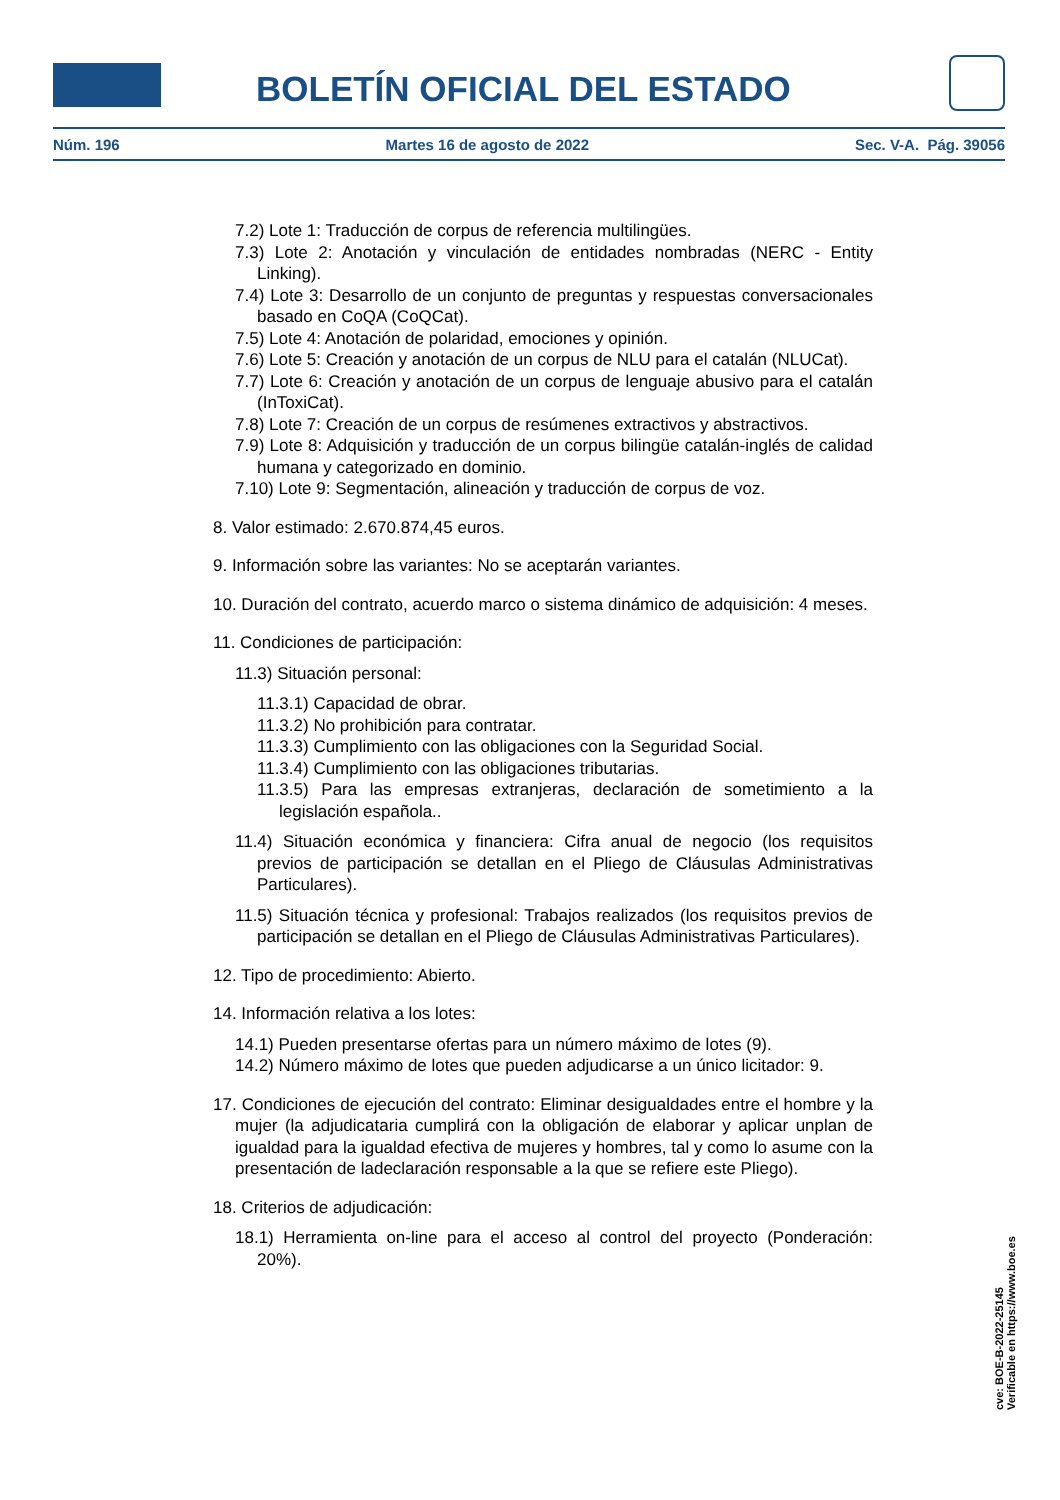BOLETÍN OFICIAL DEL ESTADO
Núm. 196 Martes 16 de agosto de 2022 Sec. V-A. Pág. 39056
7.2) Lote 1: Traducción de corpus de referencia multilingües.
7.3) Lote 2: Anotación y vinculación de entidades nombradas (NERC - Entity Linking).
7.4) Lote 3: Desarrollo de un conjunto de preguntas y respuestas conversacionales basado en CoQA (CoQCat).
7.5) Lote 4: Anotación de polaridad, emociones y opinión.
7.6) Lote 5: Creación y anotación de un corpus de NLU para el catalán (NLUCat).
7.7) Lote 6: Creación y anotación de un corpus de lenguaje abusivo para el catalán (InToxiCat).
7.8) Lote 7: Creación de un corpus de resúmenes extractivos y abstractivos.
7.9) Lote 8: Adquisición y traducción de un corpus bilingüe catalán-inglés de calidad humana y categorizado en dominio.
7.10) Lote 9: Segmentación, alineación y traducción de corpus de voz.
8. Valor estimado: 2.670.874,45 euros.
9. Información sobre las variantes: No se aceptarán variantes.
10. Duración del contrato, acuerdo marco o sistema dinámico de adquisición: 4 meses.
11. Condiciones de participación:
11.3) Situación personal:
11.3.1) Capacidad de obrar.
11.3.2) No prohibición para contratar.
11.3.3) Cumplimiento con las obligaciones con la Seguridad Social.
11.3.4) Cumplimiento con las obligaciones tributarias.
11.3.5) Para las empresas extranjeras, declaración de sometimiento a la legislación española..
11.4) Situación económica y financiera: Cifra anual de negocio (los requisitos previos de participación se detallan en el Pliego de Cláusulas Administrativas Particulares).
11.5) Situación técnica y profesional: Trabajos realizados (los requisitos previos de participación se detallan en el Pliego de Cláusulas Administrativas Particulares).
12. Tipo de procedimiento: Abierto.
14. Información relativa a los lotes:
14.1) Pueden presentarse ofertas para un número máximo de lotes (9).
14.2) Número máximo de lotes que pueden adjudicarse a un único licitador: 9.
17. Condiciones de ejecución del contrato: Eliminar desigualdades entre el hombre y la mujer (la adjudicataria cumplirá con la obligación de elaborar y aplicar unplan de igualdad para la igualdad efectiva de mujeres y hombres, tal y como lo asume con la presentación de ladeclaración responsable a la que se refiere este Pliego).
18. Criterios de adjudicación:
18.1) Herramienta on-line para el acceso al control del proyecto (Ponderación: 20%).
cve: BOE-B-2022-25145
Verificable en https://www.boe.es